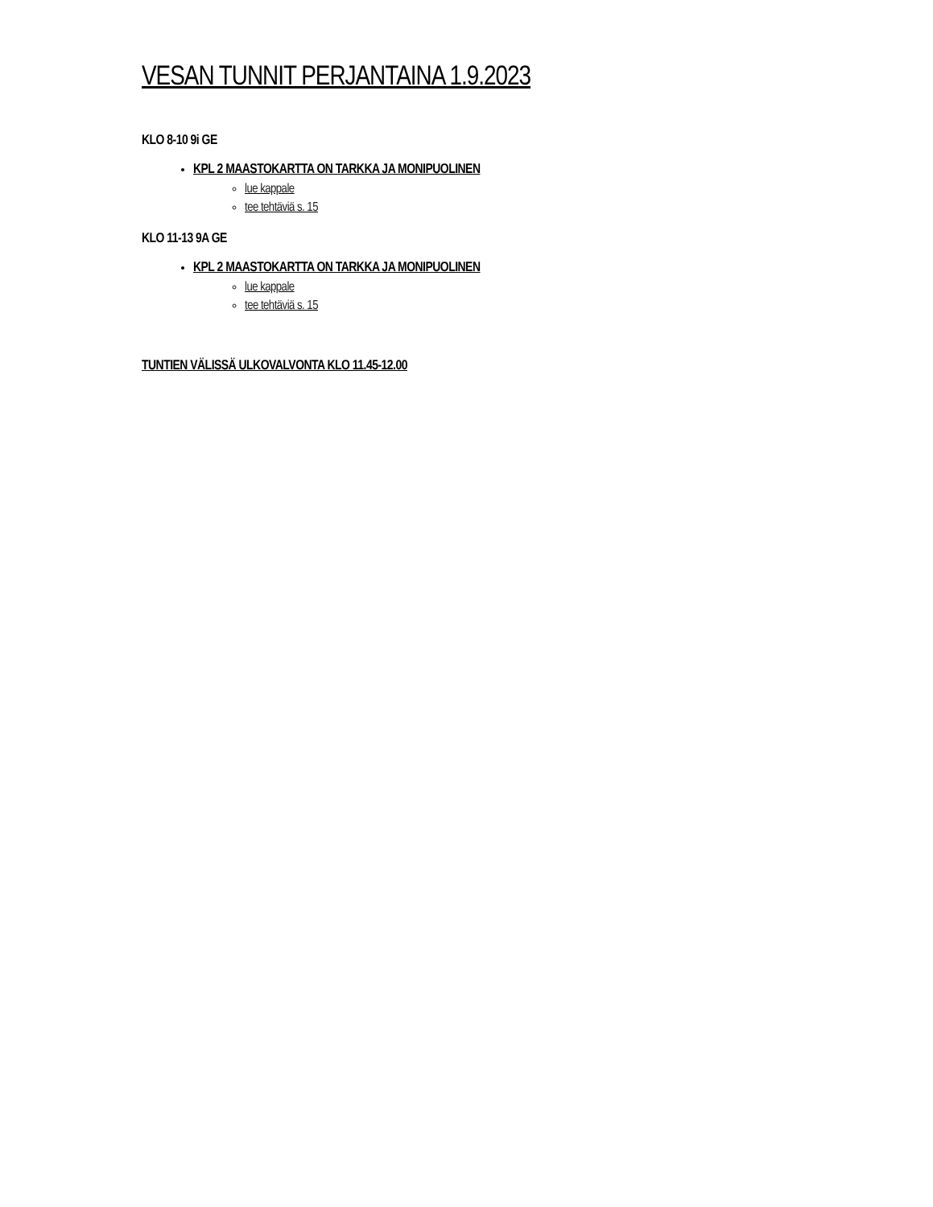VESAN TUNNIT PERJANTAINA 1.9.2023
KLO 8-10 9i GE
KPL 2 MAASTOKARTTA ON TARKKA JA MONIPUOLINEN
lue kappale
tee tehtäviä s. 15
KLO 11-13 9A GE
KPL 2 MAASTOKARTTA ON TARKKA JA MONIPUOLINEN
lue kappale
tee tehtäviä s. 15
TUNTIEN VÄLISSÄ ULKOVALVONTA KLO 11.45-12.00